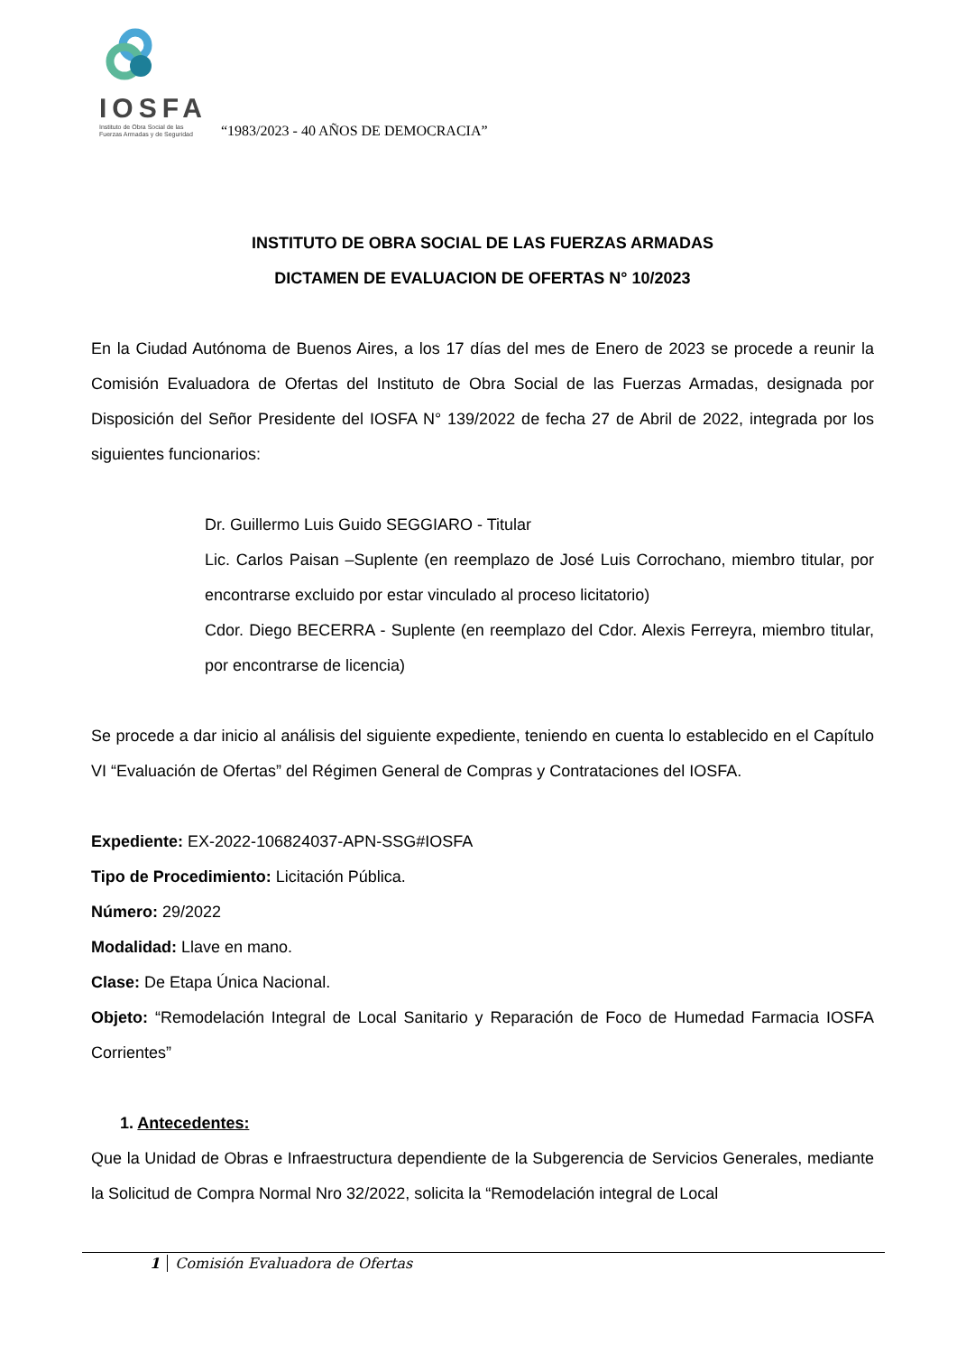IOSFA
Instituto de Obra Social de las
Fuerzas Armadas y de Seguridad
“1983/2023 - 40 AÑOS DE DEMOCRACIA”
INSTITUTO DE OBRA SOCIAL DE LAS FUERZAS ARMADAS
DICTAMEN DE EVALUACION DE OFERTAS N° 10/2023
En la Ciudad Autónoma de Buenos Aires, a los 17 días del mes de Enero de 2023 se procede a reunir la Comisión Evaluadora de Ofertas del Instituto de Obra Social de las Fuerzas Armadas, designada por Disposición del Señor Presidente del IOSFA N° 139/2022 de fecha 27 de Abril de 2022, integrada por los siguientes funcionarios:
Dr. Guillermo Luis Guido SEGGIARO - Titular
Lic. Carlos Paisan –Suplente (en reemplazo de José Luis Corrochano, miembro titular, por encontrarse excluido por estar vinculado al proceso licitatorio)
Cdor. Diego BECERRA - Suplente (en reemplazo del Cdor. Alexis Ferreyra, miembro titular, por encontrarse de licencia)
Se procede a dar inicio al análisis del siguiente expediente, teniendo en cuenta lo establecido en el Capítulo VI “Evaluación de Ofertas” del Régimen General de Compras y Contrataciones del IOSFA.
Expediente: EX-2022-106824037-APN-SSG#IOSFA
Tipo de Procedimiento: Licitación Pública.
Número: 29/2022
Modalidad: Llave en mano.
Clase: De Etapa Única Nacional.
Objeto: “Remodelación Integral de Local Sanitario y Reparación de Foco de Humedad Farmacia IOSFA Corrientes”
1. Antecedentes:
Que la Unidad de Obras e Infraestructura dependiente de la Subgerencia de Servicios Generales, mediante la Solicitud de Compra Normal Nro 32/2022, solicita la “Remodelación integral de Local
1 Comisión Evaluadora de Ofertas